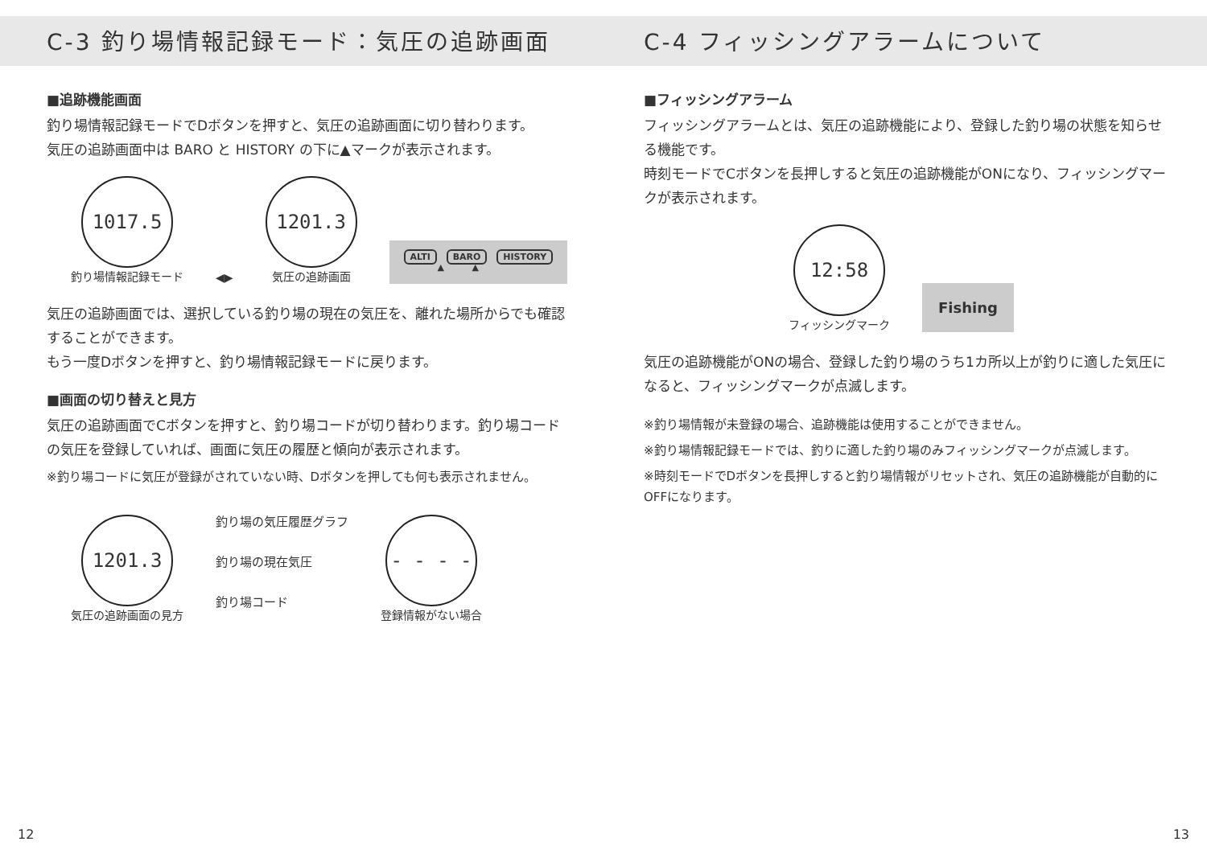C-3 釣り場情報記録モード：気圧の追跡画面
■追跡機能画面
釣り場情報記録モードでDボタンを押すと、気圧の追跡画面に切り替わります。
気圧の追跡画面中は BARO と HISTORY の下に▲マークが表示されます。
1017.5
釣り場情報記録モード
◀▶
1201.3
気圧の追跡画面
ALTI BARO HISTORY
▲ ▲
気圧の追跡画面では、選択している釣り場の現在の気圧を、離れた場所からでも確認することができます。
もう一度Dボタンを押すと、釣り場情報記録モードに戻ります。
■画面の切り替えと見方
気圧の追跡画面でCボタンを押すと、釣り場コードが切り替わります。釣り場コードの気圧を登録していれば、画面に気圧の履歴と傾向が表示されます。
※釣り場コードに気圧が登録がされていない時、Dボタンを押しても何も表示されません。
1201.3
気圧の追跡画面の見方
釣り場の気圧履歴グラフ
釣り場の現在気圧
釣り場コード
- - - -
登録情報がない場合
C-4 フィッシングアラームについて
■フィッシングアラーム
フィッシングアラームとは、気圧の追跡機能により、登録した釣り場の状態を知らせる機能です。
時刻モードでCボタンを長押しすると気圧の追跡機能がONになり、フィッシングマークが表示されます。
12:58
フィッシングマーク
Fishing
気圧の追跡機能がONの場合、登録した釣り場のうち1カ所以上が釣りに適した気圧になると、フィッシングマークが点滅します。
※釣り場情報が未登録の場合、追跡機能は使用することができません。
※釣り場情報記録モードでは、釣りに適した釣り場のみフィッシングマークが点滅します。
※時刻モードでDボタンを長押しすると釣り場情報がリセットされ、気圧の追跡機能が自動的にOFFになります。
12 13